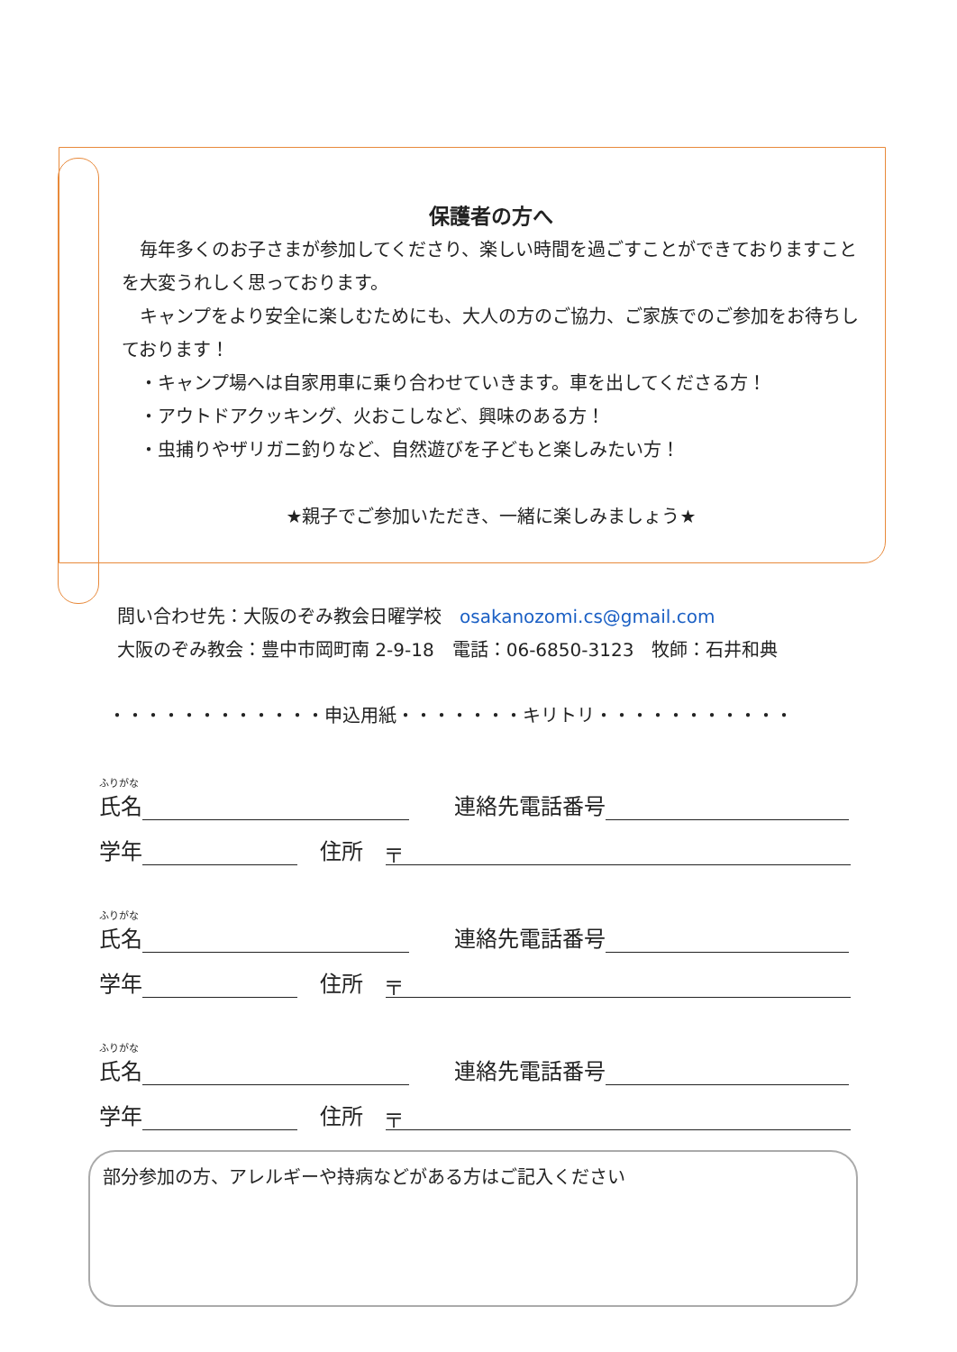保護者の方へ
　毎年多くのお子さまが参加してくださり、楽しい時間を過ごすことができておりますことを大変うれしく思っております。
　キャンプをより安全に楽しむためにも、大人の方のご協力、ご家族でのご参加をお待ちしております！
　・キャンプ場へは自家用車に乗り合わせていきます。車を出してくださる方！
　・アウトドアクッキング、火おこしなど、興味のある方！
　・虫捕りやザリガニ釣りなど、自然遊びを子どもと楽しみたい方！
★親子でご参加いただき、一緒に楽しみましょう★
問い合わせ先：大阪のぞみ教会日曜学校　osakanozomi.cs@gmail.com
大阪のぞみ教会：豊中市岡町南 2-9-18　電話：06-6850-3123　牧師：石井和典
・・・・・・・・・・・・申込用紙・・・・・・・キリトリ・・・・・・・・・・・
ふりがな
氏名 連絡先電話番号
学年 住所 〒
ふりがな
氏名 連絡先電話番号
学年 住所 〒
ふりがな
氏名 連絡先電話番号
学年 住所 〒
部分参加の方、アレルギーや持病などがある方はご記入ください